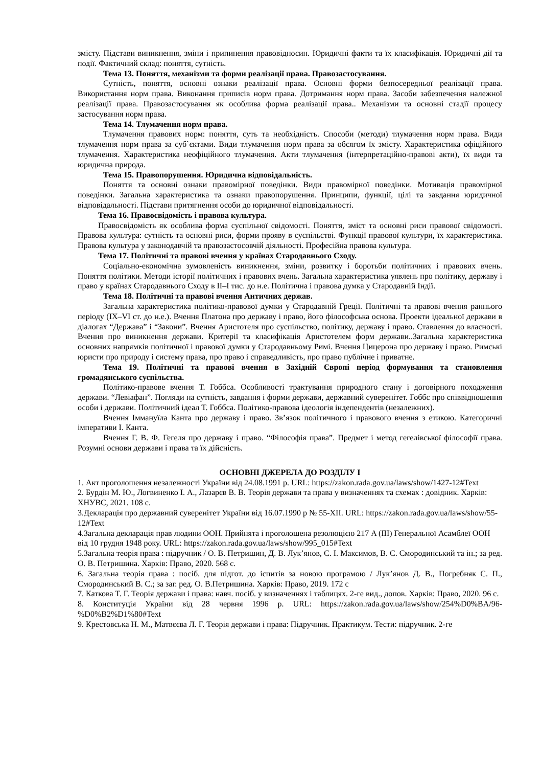змісту. Підстави виникнення, зміни і припинення правовідносин. Юридичні факти та їх класифікація. Юридичні дії та події. Фактичний склад: поняття, сутність.
Тема 13. Поняття, механізми та форми реалізації права. Правозастосування.
Сутність, поняття, основні ознаки реалізації права. Основні форми безпосередньої реалізації права. Використання норм права. Виконання приписів норм права. Дотримання норм права. Засоби забезпечення належної реалізації права. Правозастосування як особлива форма реалізації права.. Механізми та основні стадії процесу застосування норм права.
Тема 14. Тлумачення норм права.
Тлумачення правових норм: поняття, суть та необхідність. Способи (методи) тлумачення норм права. Види тлумачення норм права за суб`єктами. Види тлумачення норм права за обсягом їх змісту. Характеристика офіційного тлумачення. Характеристика неофіційного тлумачення. Акти тлумачення (інтерпретаційно-правові акти), їх види та юридична природа.
Тема 15. Правопорушення. Юридична відповідальність.
Поняття та основні ознаки правомірної поведінки. Види правомірної поведінки. Мотивація правомірної поведінки. Загальна характеристика та ознаки правопорушення. Принципи, функції, цілі та завдання юридичної відповідальності. Підстави притягнення особи до юридичної відповідальності.
Тема 16. Правосвідомість і правова культура.
Правосвідомість як особлива форма суспільної свідомості. Поняття, зміст та основні риси правової свідомості. Правова культура: сутність та основні риси, форми прояву в суспільстві. Функції правової культури, їх характеристика. Правова культура у законодавчій та правозастосовчій діяльності. Професійна правова культура.
Тема 17. Політичні та правові вчення у країнах Стародавнього Сходу.
Соціально-економічна зумовленість виникнення, зміни, розвитку і боротьби політичних і правових вчень. Поняття політики. Методи історії політичних і правових вчень. Загальна характеристика уявлень про політику, державу і право у країнах Стародавнього Сходу в II–I тис. до н.е. Політична і правова думка у Стародавній Індії.
Тема 18. Політичні та правові вчення Античних держав.
Загальна характеристика політико-правової думки у Стародавній Греції. Політичні та правові вчення раннього періоду (IX–VI ст. до н.е.). Вчення Платона про державу і право, його філософська основа. Проекти ідеальної держави в діалогах “Держава” і “Закони”. Вчення Аристотеля про суспільство, політику, державу і право. Ставлення до власності. Вчення про виникнення держави. Критерії та класифікація Аристотелем форм держави..Загальна характеристика основних напрямків політичної і правової думки у Стародавньому Римі. Вчення Цицерона про державу і право. Римські юристи про природу і систему права, про право і справедливість, про право публічне і приватне.
Тема 19. Політичні та правові вчення в Західній Європі період формування та становлення громадянського суспільства.
Політико-правове вчення Т. Гоббса. Особливості трактування природного стану і договірного походження держави. “Левіафан”. Погляди на сутність, завдання і форми держави, державний суверенітет. Гоббс про співвідношення особи і держави. Політичний ідеал Т. Гоббса. Політико-правова ідеологія індепендентів (незалежних).
Вчення Іммануїла Канта про державу і право. Зв’язок політичного і правового вчення з етикою. Категоричні імперативи І. Канта.
Вчення Г. В. Ф. Гегеля про державу і право. “Філософія права”. Предмет і метод гегелівської філософії права. Розумні основи держави і права та їх дійсність.
ОСНОВНІ ДЖЕРЕЛА ДО РОЗДІЛУ І
1. Акт проголошення незалежності України від 24.08.1991 р. URL: https://zakon.rada.gov.ua/laws/show/1427-12#Text
2. Бурдін М. Ю., Логвиненко І. А., Лазарєв В. В. Теорія держави та права у визначеннях та схемах : довідник. Харків: ХНУВС, 2021. 108 с.
3.Декларація про державний суверенітет України від 16.07.1990 р № 55-XII. URL: https://zakon.rada.gov.ua/laws/show/55-12#Text
4.Загальна декларація прав людини ООН. Прийнята і проголошена резолюцією 217 A (III) Генеральної Асамблеї ООН від 10 грудня 1948 року. URL: https://zakon.rada.gov.ua/laws/show/995_015#Text
5.Загальна теорія права : підручник / О. В. Петришин, Д. В. Лук’янов, С. І. Максимов, В. С. Смородинський та ін.; за ред. О. В. Петришина. Харків: Право, 2020. 568 с.
6. Загальна теорія права : посіб. для підгот. до іспитів за новою програмою / Лук’янов Д. В., Погребняк С. П., Смородинський В. С.; за заг. ред. О. В.Петришина. Харків: Право, 2019. 172 с
7. Каткова Т. Г. Теорія держави і права: навч. посіб. у визначеннях і таблицях. 2-ге вид., допов. Харків: Право, 2020. 96 с.
8. Конституція України від 28 червня 1996 р. URL: https://zakon.rada.gov.ua/laws/show/254%D0%BA/96-%D0%B2%D1%80#Text
9. Крестовська Н. М., Матвєєва Л. Г. Теорія держави і права: Підручник. Практикум. Тести: підручник. 2-ге